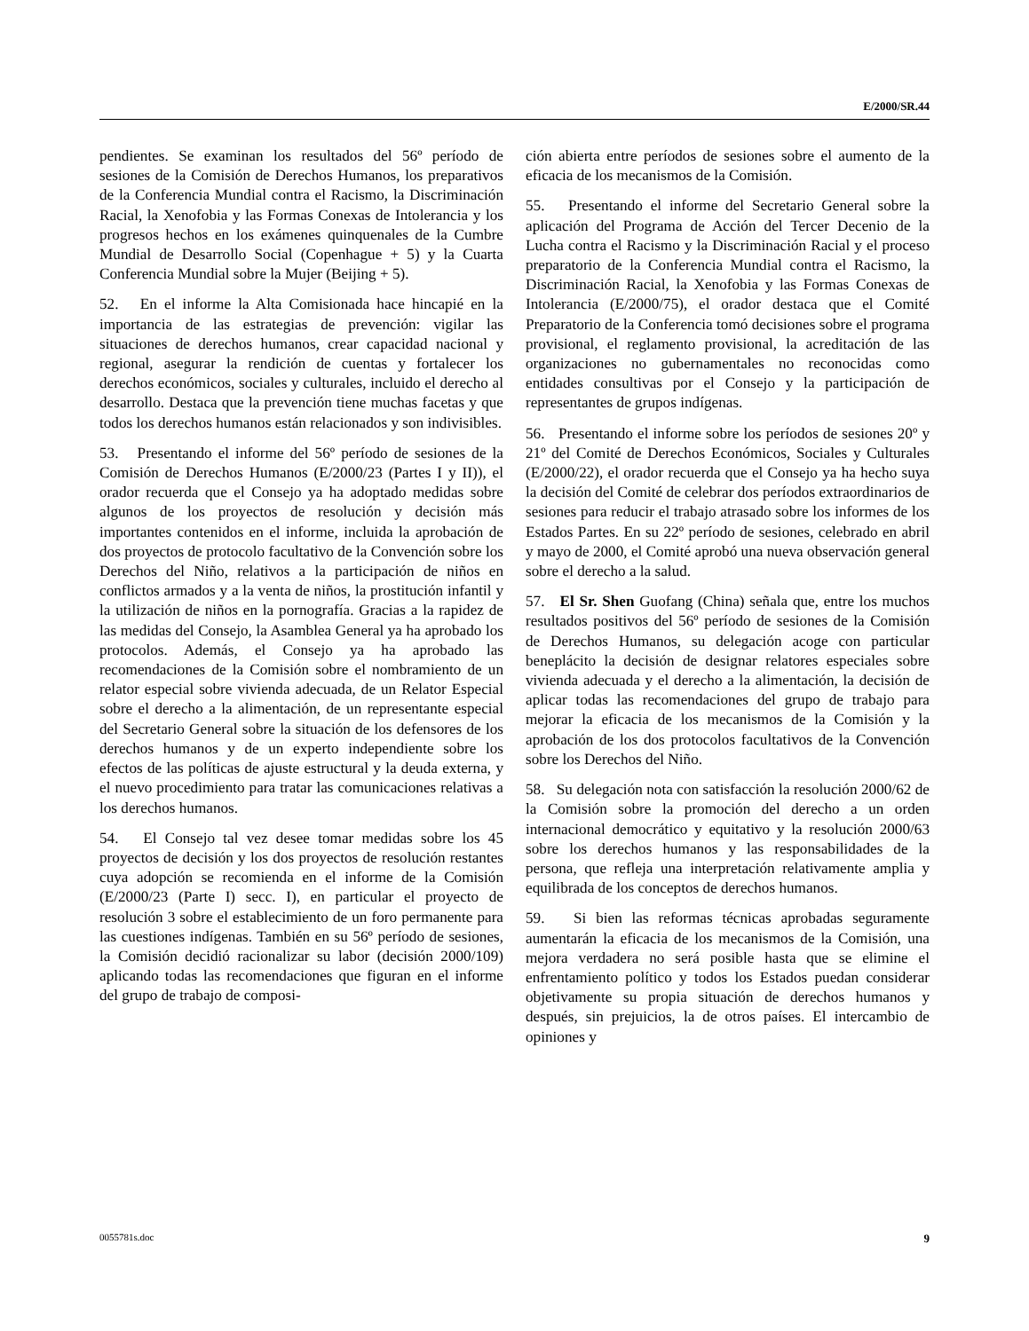E/2000/SR.44
pendientes. Se examinan los resultados del 56º período de sesiones de la Comisión de Derechos Humanos, los preparativos de la Conferencia Mundial contra el Racismo, la Discriminación Racial, la Xenofobia y las Formas Conexas de Intolerancia y los progresos hechos en los exámenes quinquenales de la Cumbre Mundial de Desarrollo Social (Copenhague + 5) y la Cuarta Conferencia Mundial sobre la Mujer (Beijing + 5).
52. En el informe la Alta Comisionada hace hincapié en la importancia de las estrategias de prevención: vigilar las situaciones de derechos humanos, crear capacidad nacional y regional, asegurar la rendición de cuentas y fortalecer los derechos económicos, sociales y culturales, incluido el derecho al desarrollo. Destaca que la prevención tiene muchas facetas y que todos los derechos humanos están relacionados y son indivisibles.
53. Presentando el informe del 56º período de sesiones de la Comisión de Derechos Humanos (E/2000/23 (Partes I y II)), el orador recuerda que el Consejo ya ha adoptado medidas sobre algunos de los proyectos de resolución y decisión más importantes contenidos en el informe, incluida la aprobación de dos proyectos de protocolo facultativo de la Convención sobre los Derechos del Niño, relativos a la participación de niños en conflictos armados y a la venta de niños, la prostitución infantil y la utilización de niños en la pornografía. Gracias a la rapidez de las medidas del Consejo, la Asamblea General ya ha aprobado los protocolos. Además, el Consejo ya ha aprobado las recomendaciones de la Comisión sobre el nombramiento de un relator especial sobre vivienda adecuada, de un Relator Especial sobre el derecho a la alimentación, de un representante especial del Secretario General sobre la situación de los defensores de los derechos humanos y de un experto independiente sobre los efectos de las políticas de ajuste estructural y la deuda externa, y el nuevo procedimiento para tratar las comunicaciones relativas a los derechos humanos.
54. El Consejo tal vez desee tomar medidas sobre los 45 proyectos de decisión y los dos proyectos de resolución restantes cuya adopción se recomienda en el informe de la Comisión (E/2000/23 (Parte I) secc. I), en particular el proyecto de resolución 3 sobre el establecimiento de un foro permanente para las cuestiones indígenas. También en su 56º período de sesiones, la Comisión decidió racionalizar su labor (decisión 2000/109) aplicando todas las recomendaciones que figuran en el informe del grupo de trabajo de composi-
ción abierta entre períodos de sesiones sobre el aumento de la eficacia de los mecanismos de la Comisión.
55. Presentando el informe del Secretario General sobre la aplicación del Programa de Acción del Tercer Decenio de la Lucha contra el Racismo y la Discriminación Racial y el proceso preparatorio de la Conferencia Mundial contra el Racismo, la Discriminación Racial, la Xenofobia y las Formas Conexas de Intolerancia (E/2000/75), el orador destaca que el Comité Preparatorio de la Conferencia tomó decisiones sobre el programa provisional, el reglamento provisional, la acreditación de las organizaciones no gubernamentales no reconocidas como entidades consultivas por el Consejo y la participación de representantes de grupos indígenas.
56. Presentando el informe sobre los períodos de sesiones 20º y 21º del Comité de Derechos Económicos, Sociales y Culturales (E/2000/22), el orador recuerda que el Consejo ya ha hecho suya la decisión del Comité de celebrar dos períodos extraordinarios de sesiones para reducir el trabajo atrasado sobre los informes de los Estados Partes. En su 22º período de sesiones, celebrado en abril y mayo de 2000, el Comité aprobó una nueva observación general sobre el derecho a la salud.
57. El Sr. Shen Guofang (China) señala que, entre los muchos resultados positivos del 56º período de sesiones de la Comisión de Derechos Humanos, su delegación acoge con particular beneplácito la decisión de designar relatores especiales sobre vivienda adecuada y el derecho a la alimentación, la decisión de aplicar todas las recomendaciones del grupo de trabajo para mejorar la eficacia de los mecanismos de la Comisión y la aprobación de los dos protocolos facultativos de la Convención sobre los Derechos del Niño.
58. Su delegación nota con satisfacción la resolución 2000/62 de la Comisión sobre la promoción del derecho a un orden internacional democrático y equitativo y la resolución 2000/63 sobre los derechos humanos y las responsabilidades de la persona, que refleja una interpretación relativamente amplia y equilibrada de los conceptos de derechos humanos.
59. Si bien las reformas técnicas aprobadas seguramente aumentarán la eficacia de los mecanismos de la Comisión, una mejora verdadera no será posible hasta que se elimine el enfrentamiento político y todos los Estados puedan considerar objetivamente su propia situación de derechos humanos y después, sin prejuicios, la de otros países. El intercambio de opiniones y
0055781s.doc 9